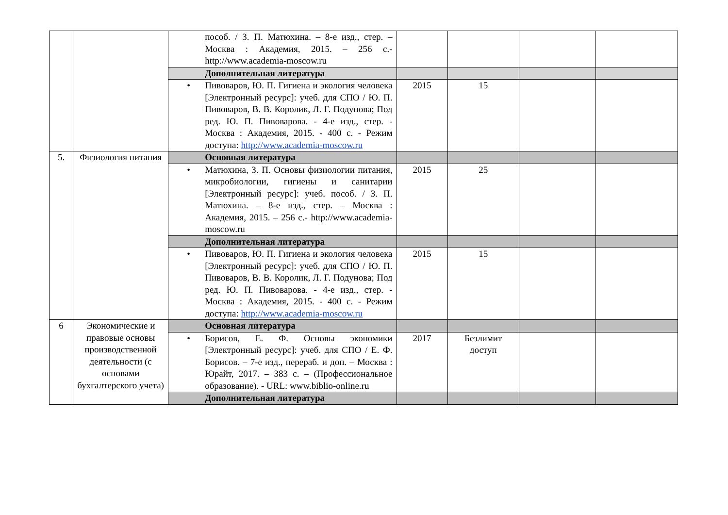| | | пособ. / З. П. Матюхина. – 8-е изд., стер. – Москва : Академия, 2015. – 256 с.- http://www.academia-moscow.ru | | | | |
| | | Дополнительная литература | | | | |
| | | • Пивоваров, Ю. П. Гигиена и экология человека [Электронный ресурс]: учеб. для СПО / Ю. П. Пивоваров, В. В. Королик, Л. Г. Подунова; Под ред. Ю. П. Пивоварова. - 4-е изд., стер. - Москва : Академия, 2015. - 400 с. - Режим доступа: http://www.academia-moscow.ru | 2015 | 15 | | |
| 5. | Физиология питания | Основная литература | | | | |
| | | • Матюхина, З. П. Основы физиологии питания, микробиологии, гигиены и санитарии [Электронный ресурс]: учеб. пособ. / З. П. Матюхина. – 8-е изд., стер. – Москва : Академия, 2015. – 256 с.- http://www.academia-moscow.ru | 2015 | 25 | | |
| | | Дополнительная литература | | | | |
| | | • Пивоваров, Ю. П. Гигиена и экология человека [Электронный ресурс]: учеб. для СПО / Ю. П. Пивоваров, В. В. Королик, Л. Г. Подунова; Под ред. Ю. П. Пивоварова. - 4-е изд., стер. - Москва : Академия, 2015. - 400 с. - Режим доступа: http://www.academia-moscow.ru | 2015 | 15 | | |
| 6 | Экономические и правовые основы производственной деятельности (с основами бухгалтерского учета) | Основная литература | | | | |
| | | • Борисов, Е. Ф. Основы экономики [Электронный ресурс]: учеб. для СПО / Е. Ф. Борисов. – 7-е изд., перераб. и доп. – Москва : Юрайт, 2017. – 383 с. – (Профессиональное образование). - URL: www.biblio-online.ru | 2017 | Безлимит доступ | | |
| | | Дополнительная литература | | | | |